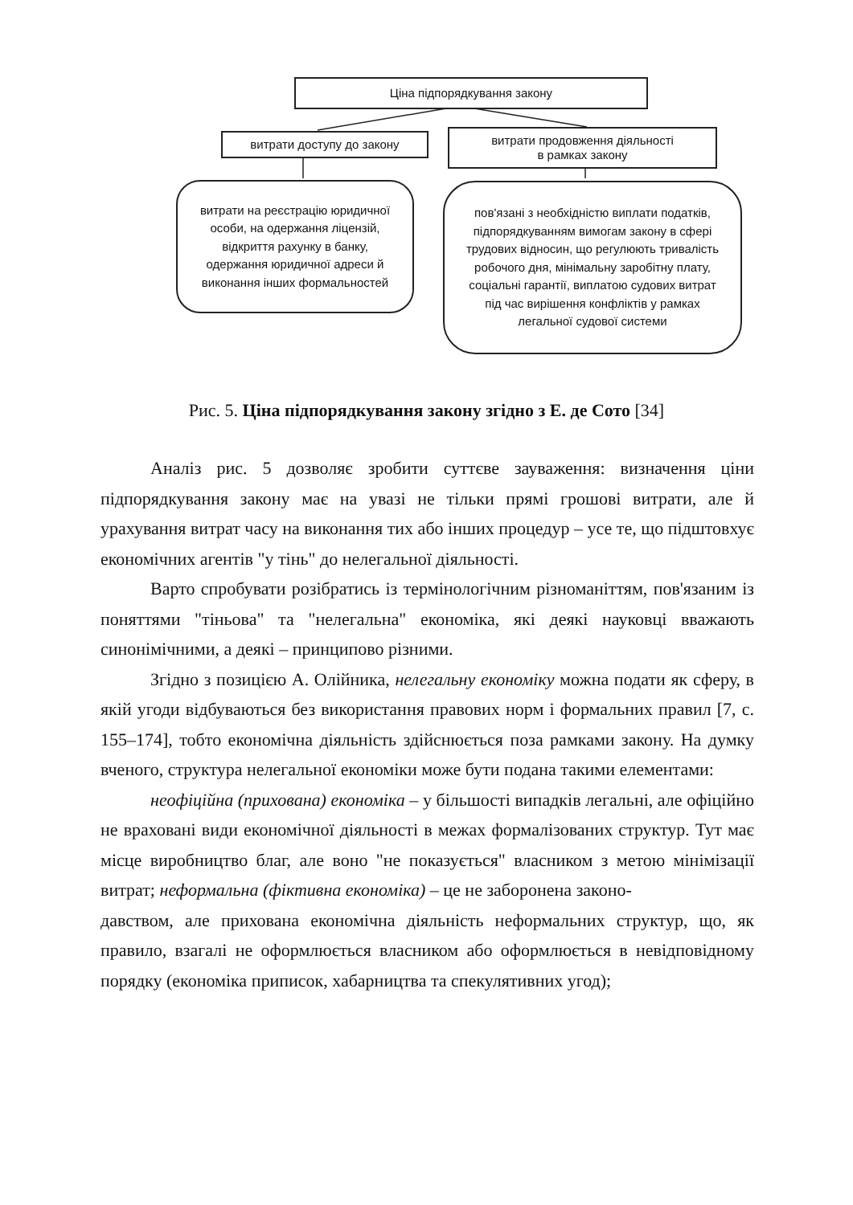Ціна підпорядкування закону
витрати доступу до закону
витрати продовження діяльності
в рамках закону
витрати на реєстрацію юридичної особи, на одержання ліцензій, відкриття рахунку в банку, одержання юридичної адреси й виконання інших формальностей
пов'язані з необхідністю виплати податків, підпорядкуванням вимогам закону в сфері трудових відносин, що регулюють тривалість робочого дня, мінімальну заробітну плату, соціальні гарантії, виплатою судових витрат під час вирішення конфліктів у рамках легальної судової системи
Рис. 5. Ціна підпорядкування закону згідно з Е. де Сото [34]
Аналіз рис. 5 дозволяє зробити суттєве зауваження: визначення ціни підпорядкування закону має на увазі не тільки прямі грошові витрати, але й урахування витрат часу на виконання тих або інших процедур – усе те, що підштовхує економічних агентів "у тінь" до нелегальної діяльності.
Варто спробувати розібратись із термінологічним різноманіттям, пов'язаним із поняттями "тіньова" та "нелегальна" економіка, які деякі науковці вважають синонімічними, а деякі – принципово різними.
Згідно з позицією А. Олійника, нелегальну економіку можна подати як сферу, в якій угоди відбуваються без використання правових норм і формальних правил [7, с. 155–174], тобто економічна діяльність здійснюється поза рамками закону. На думку вченого, структура нелегальної економіки може бути подана такими елементами:
неофіційна (прихована) економіка – у більшості випадків легальні, але офіційно не враховані види економічної діяльності в межах формалізованих структур. Тут має місце виробництво благ, але воно "не показується" власником з метою мінімізації витрат; неформальна (фіктивна економіка) – це не заборонена законо-
давством, але прихована економічна діяльність неформальних структур, що, як правило, взагалі не оформлюється власником або оформлюється в невідповідному порядку (економіка приписок, хабарництва та спекулятивних угод);